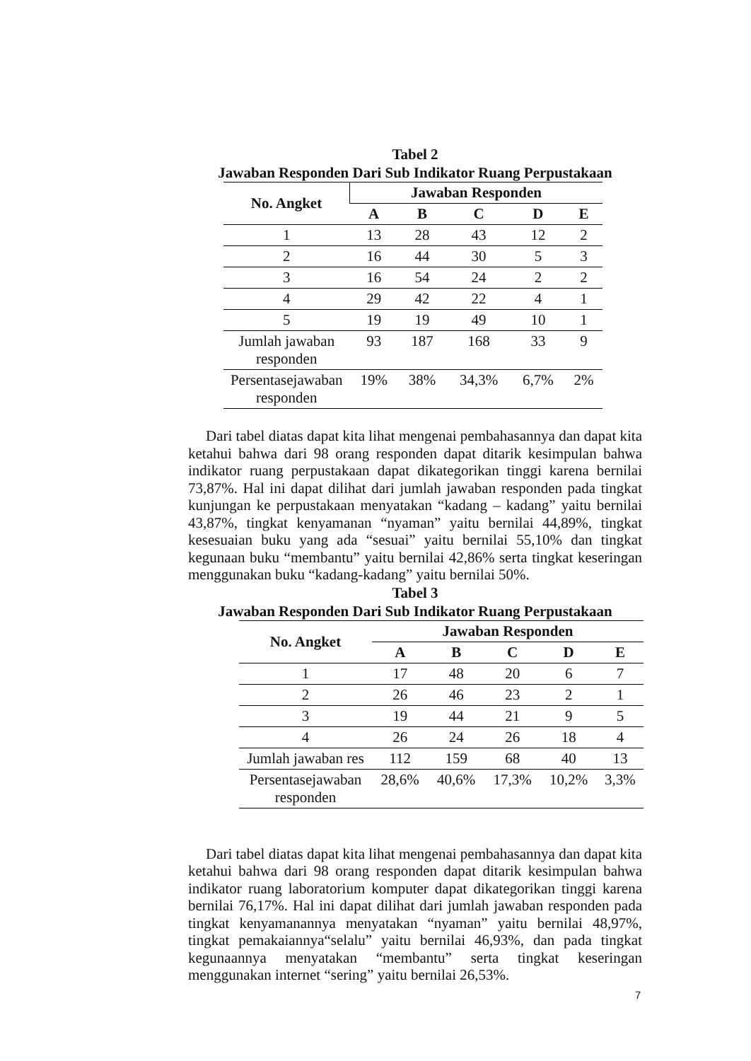Tabel 2
Jawaban Responden Dari Sub Indikator Ruang Perpustakaan
| No. Angket | Jawaban Responden | | | | |
| --- | --- | --- | --- | --- | --- |
| | A | B | C | D | E |
| 1 | 13 | 28 | 43 | 12 | 2 |
| 2 | 16 | 44 | 30 | 5 | 3 |
| 3 | 16 | 54 | 24 | 2 | 2 |
| 4 | 29 | 42 | 22 | 4 | 1 |
| 5 | 19 | 19 | 49 | 10 | 1 |
| Jumlah jawaban responden | 93 | 187 | 168 | 33 | 9 |
| Persentasejawaban responden | 19% | 38% | 34,3% | 6,7% | 2% |
Dari tabel diatas dapat kita lihat mengenai pembahasannya dan dapat kita ketahui bahwa dari 98 orang responden dapat ditarik kesimpulan bahwa indikator ruang perpustakaan dapat dikategorikan tinggi karena bernilai 73,87%. Hal ini dapat dilihat dari jumlah jawaban responden pada tingkat kunjungan ke perpustakaan menyatakan “kadang – kadang” yaitu bernilai 43,87%, tingkat kenyamanan “nyaman” yaitu bernilai 44,89%, tingkat kesesuaian buku yang ada “sesuai” yaitu bernilai 55,10% dan tingkat kegunaan buku “membantu” yaitu bernilai 42,86% serta tingkat keseringan menggunakan buku “kadang-kadang” yaitu bernilai 50%.
Tabel 3
Jawaban Responden Dari Sub Indikator Ruang Perpustakaan
| No. Angket | Jawaban Responden | | | | |
| --- | --- | --- | --- | --- | --- |
| | A | B | C | D | E |
| 1 | 17 | 48 | 20 | 6 | 7 |
| 2 | 26 | 46 | 23 | 2 | 1 |
| 3 | 19 | 44 | 21 | 9 | 5 |
| 4 | 26 | 24 | 26 | 18 | 4 |
| Jumlah jawaban res | 112 | 159 | 68 | 40 | 13 |
| Persentasejawaban responden | 28,6% | 40,6% | 17,3% | 10,2% | 3,3% |
Dari tabel diatas dapat kita lihat mengenai pembahasannya dan dapat kita ketahui bahwa dari 98 orang responden dapat ditarik kesimpulan bahwa indikator ruang laboratorium komputer dapat dikategorikan tinggi karena bernilai 76,17%. Hal ini dapat dilihat dari jumlah jawaban responden pada tingkat kenyamanannya menyatakan “nyaman” yaitu bernilai 48,97%, tingkat pemakaiannya“selalu” yaitu bernilai 46,93%, dan pada tingkat kegunaannya menyatakan “membantu” serta tingkat keseringan menggunakan internet “sering” yaitu bernilai 26,53%.
7